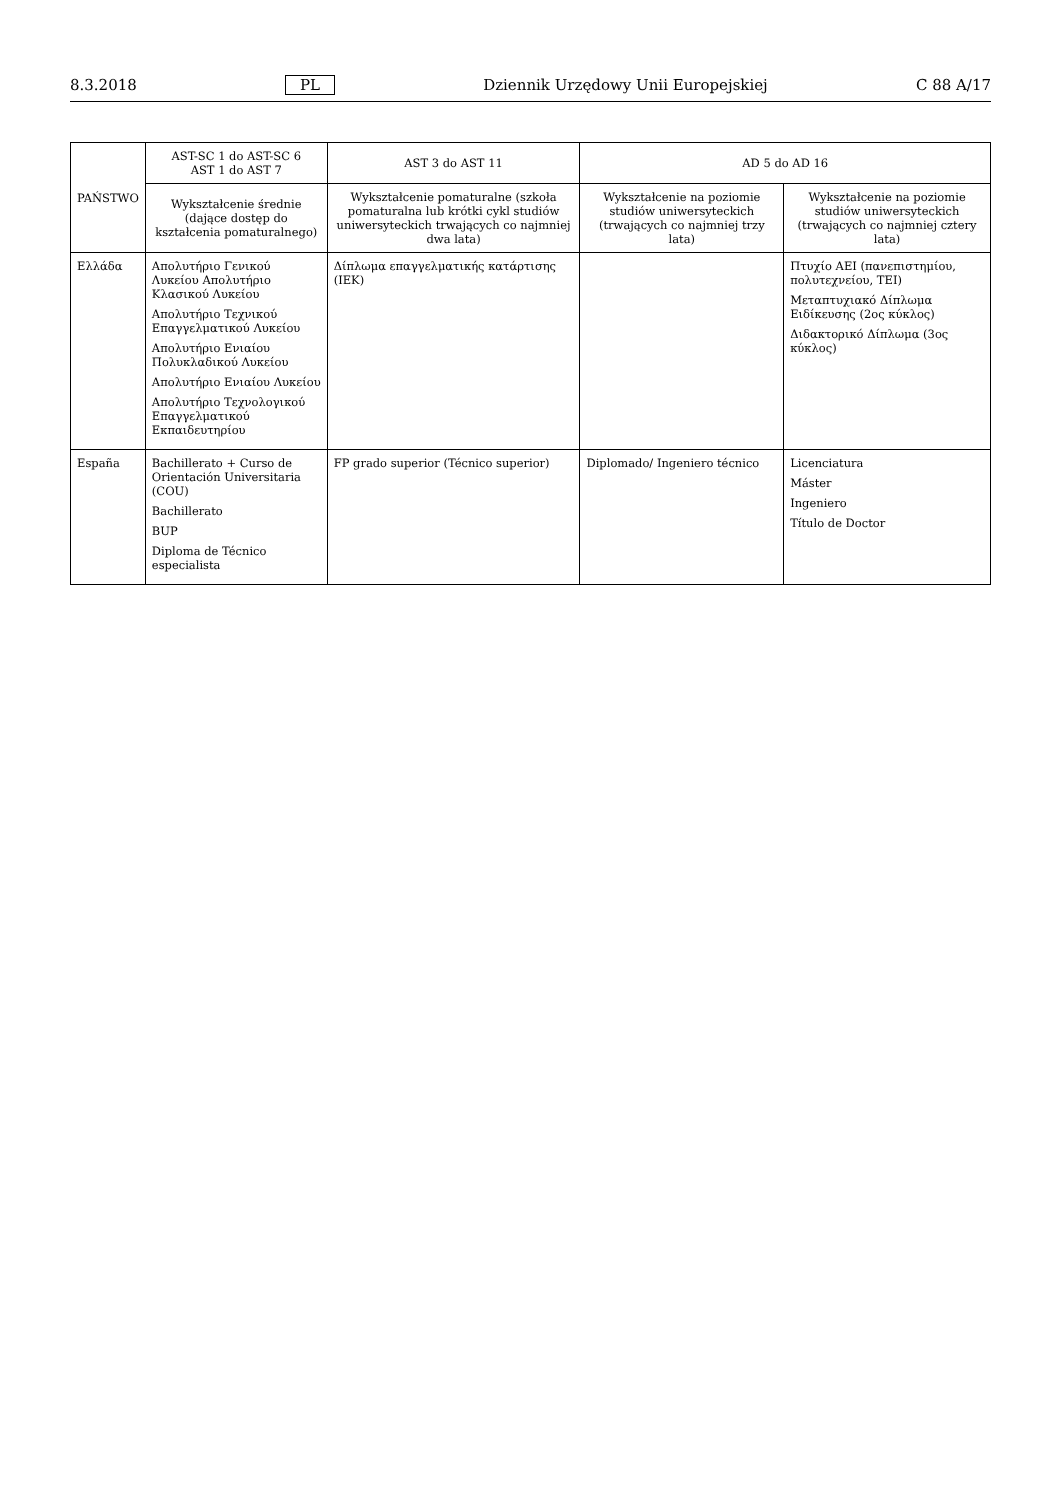8.3.2018 PL Dziennik Urzędowy Unii Europejskiej C 88 A/17
| PAŃSTWO | AST-SC 1 do AST-SC 6 AST 1 do AST 7 | AST 3 do AST 11 | AD 5 do AD 16 | |
| --- | --- | --- | --- | --- |
| | Wykształcenie średnie (dające dostęp do kształcenia pomaturalnego) | Wykształcenie pomaturalne (szkoła pomaturalna lub krótki cykl studiów uniwersyteckich trwających co najmniej dwa lata) | Wykształcenie na poziomie studiów uniwersyteckich (trwających co najmniej trzy lata) | Wykształcenie na poziomie studiów uniwersyteckich (trwających co najmniej cztery lata) |
| Ελλάδα | Απολυτήριο Γενικού Λυκείου Απολυτήριο Κλασικού Λυκείου Απολυτήριο Τεχνικού Επαγγελματικού Λυκείου Απολυτήριο Ενιαίου Πολυκλαδικού Λυκείου Απολυτήριο Ενιαίου Λυκείου Απολυτήριο Τεχνολογικού Επαγγελματικού Εκπαιδευτηρίου | Δίπλωμα επαγγελματικής κατάρτισης (ΙΕΚ) | | Πτυχίο ΑΕΙ (πανεπιστημίου, πολυτεχνείου, ΤΕΙ) Μεταπτυχιακό Δίπλωμα Ειδίκευσης (2ος κύκλος) Διδακτορικό Δίπλωμα (3ος κύκλος) |
| España | Bachillerato + Curso de Orientación Universitaria (COU) Bachillerato BUP Diploma de Técnico especialista | FP grado superior (Técnico superior) | Diplomado/ Ingeniero técnico | Licenciatura Máster Ingeniero Título de Doctor |